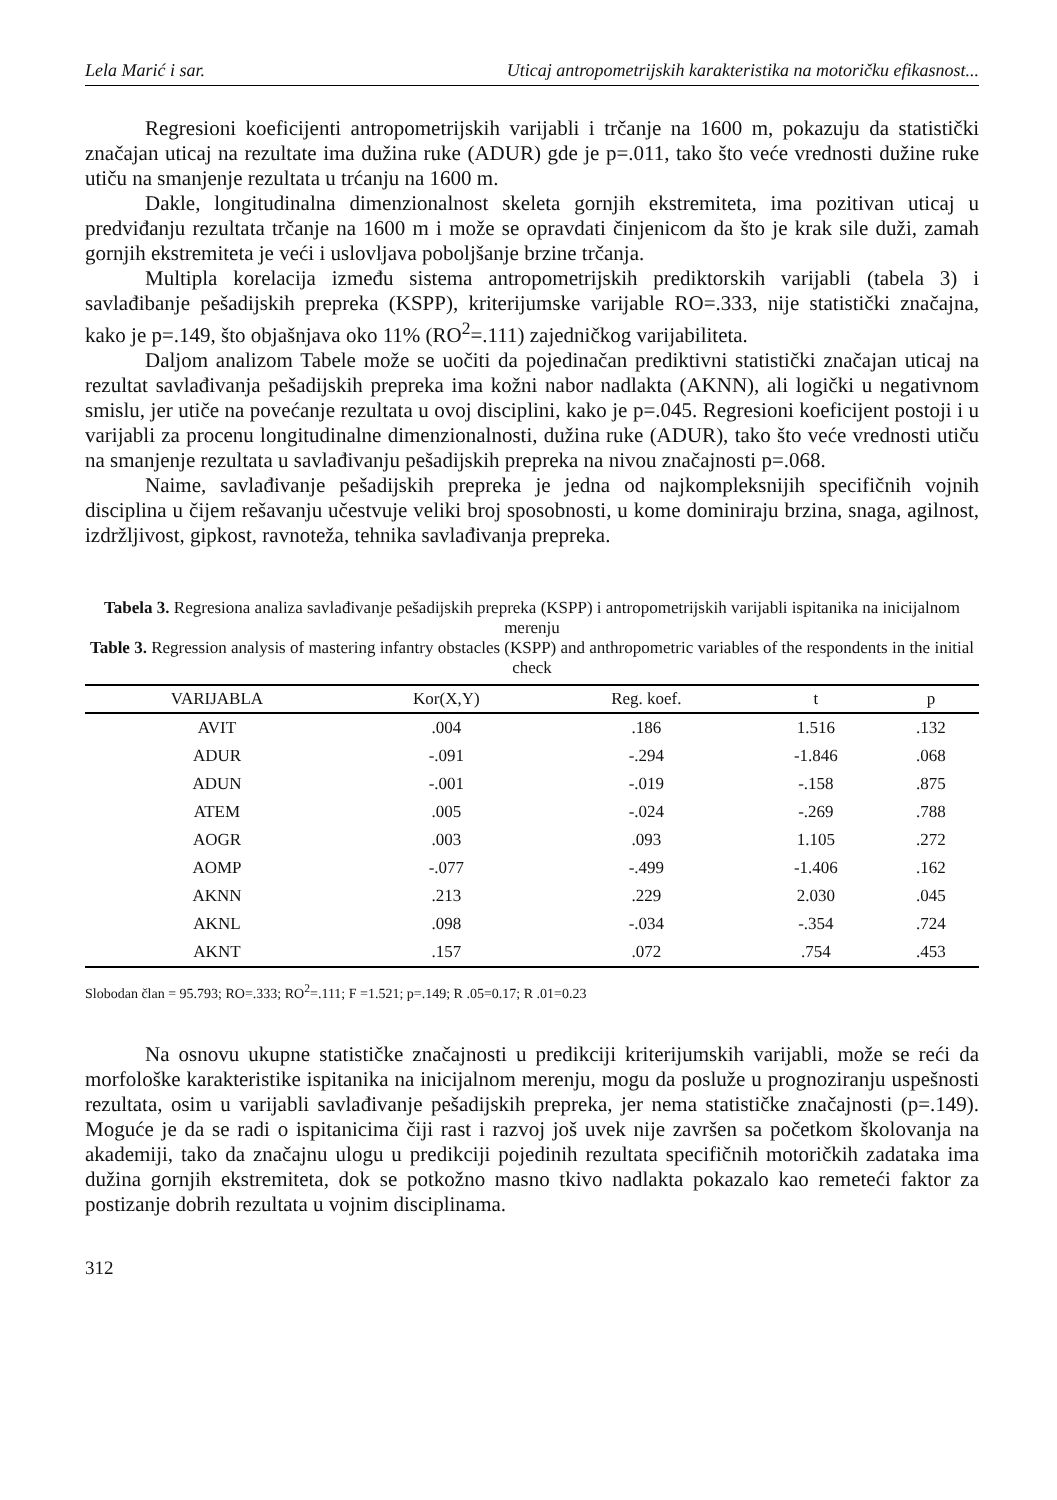Lela Marić i sar. Uticaj antropometrijskih karakteristika na motoričku efikasnost...
Regresioni koeficijenti antropometrijskih varijabli i trčanje na 1600 m, pokazuju da statistički značajan uticaj na rezultate ima dužina ruke (ADUR) gde je p=.011, tako što veće vrednosti dužine ruke utiču na smanjenje rezultata u trćanju na 1600 m.
Dakle, longitudinalna dimenzionalnost skeleta gornjih ekstremiteta, ima pozitivan uticaj u predviđanju rezultata trčanje na 1600 m i može se opravdati činjenicom da što je krak sile duži, zamah gornjih ekstremiteta je veći i uslovljava poboljšanje brzine trčanja.
Multipla korelacija između sistema antropometrijskih prediktorskih varijabli (tabela 3) i savlađibanje pešadijskih prepreka (KSPP), kriterijumske varijable RO=.333, nije statistički značajna, kako je p=.149, što objašnjava oko 11% (RO<sup>2</sup>=.111) zajedničkog varijabiliteta.
Daljom analizom Tabele može se uočiti da pojedinačan prediktivni statistički značajan uticaj na rezultat savlađivanja pešadijskih prepreka ima kožni nabor nadlakta (AKNN), ali logički u negativnom smislu, jer utiče na povećanje rezultata u ovoj disciplini, kako je p=.045. Regresioni koeficijent postoji i u varijabli za procenu longitudinalne dimenzionalnosti, dužina ruke (ADUR), tako što veće vrednosti utiču na smanjenje rezultata u savlađivanju pešadijskih prepreka na nivou značajnosti p=.068.
Naime, savlađivanje pešadijskih prepreka je jedna od najkompleksnijih specifičnih vojnih disciplina u čijem rešavanju učestvuje veliki broj sposobnosti, u kome dominiraju brzina, snaga, agilnost, izdržljivost, gipkost, ravnoteža, tehnika savlađivanja prepreka.
Tabela 3. Regresiona analiza savlađivanje pešadijskih prepreka (KSPP) i antropometrijskih varijabli ispitanika na inicijalnom merenju
Table 3. Regression analysis of mastering infantry obstacles (KSPP) and anthropometric variables of the respondents in the initial check
| VARIJABLA | Kor(X,Y) | Reg. koef. | t | p |
| --- | --- | --- | --- | --- |
| AVIT | .004 | .186 | 1.516 | .132 |
| ADUR | -.091 | -.294 | -1.846 | .068 |
| ADUN | -.001 | -.019 | -.158 | .875 |
| ATEM | .005 | -.024 | -.269 | .788 |
| AOGR | .003 | .093 | 1.105 | .272 |
| AOMP | -.077 | -.499 | -1.406 | .162 |
| AKNN | .213 | .229 | 2.030 | .045 |
| AKNL | .098 | -.034 | -.354 | .724 |
| AKNT | .157 | .072 | .754 | .453 |
Slobodan član = 95.793; RO=.333; RO<sup>2</sup>=.111; F =1.521; p=.149; R .05=0.17; R .01=0.23
Na osnovu ukupne statističke značajnosti u predikciji kriterijumskih varijabli, može se reći da morfološke karakteristike ispitanika na inicijalnom merenju, mogu da posluže u prognoziranju uspešnosti rezultata, osim u varijabli savlađivanje pešadijskih prepreka, jer nema statističke značajnosti (p=.149). Moguće je da se radi o ispitanicima čiji rast i razvoj još uvek nije završen sa početkom školovanja na akademiji, tako da značajnu ulogu u predikciji pojedinih rezultata specifičnih motoričkih zadataka ima dužina gornjih ekstremiteta, dok se potkožno masno tkivo nadlakta pokazalo kao remeteći faktor za postizanje dobrih rezultata u vojnim disciplinama.
312